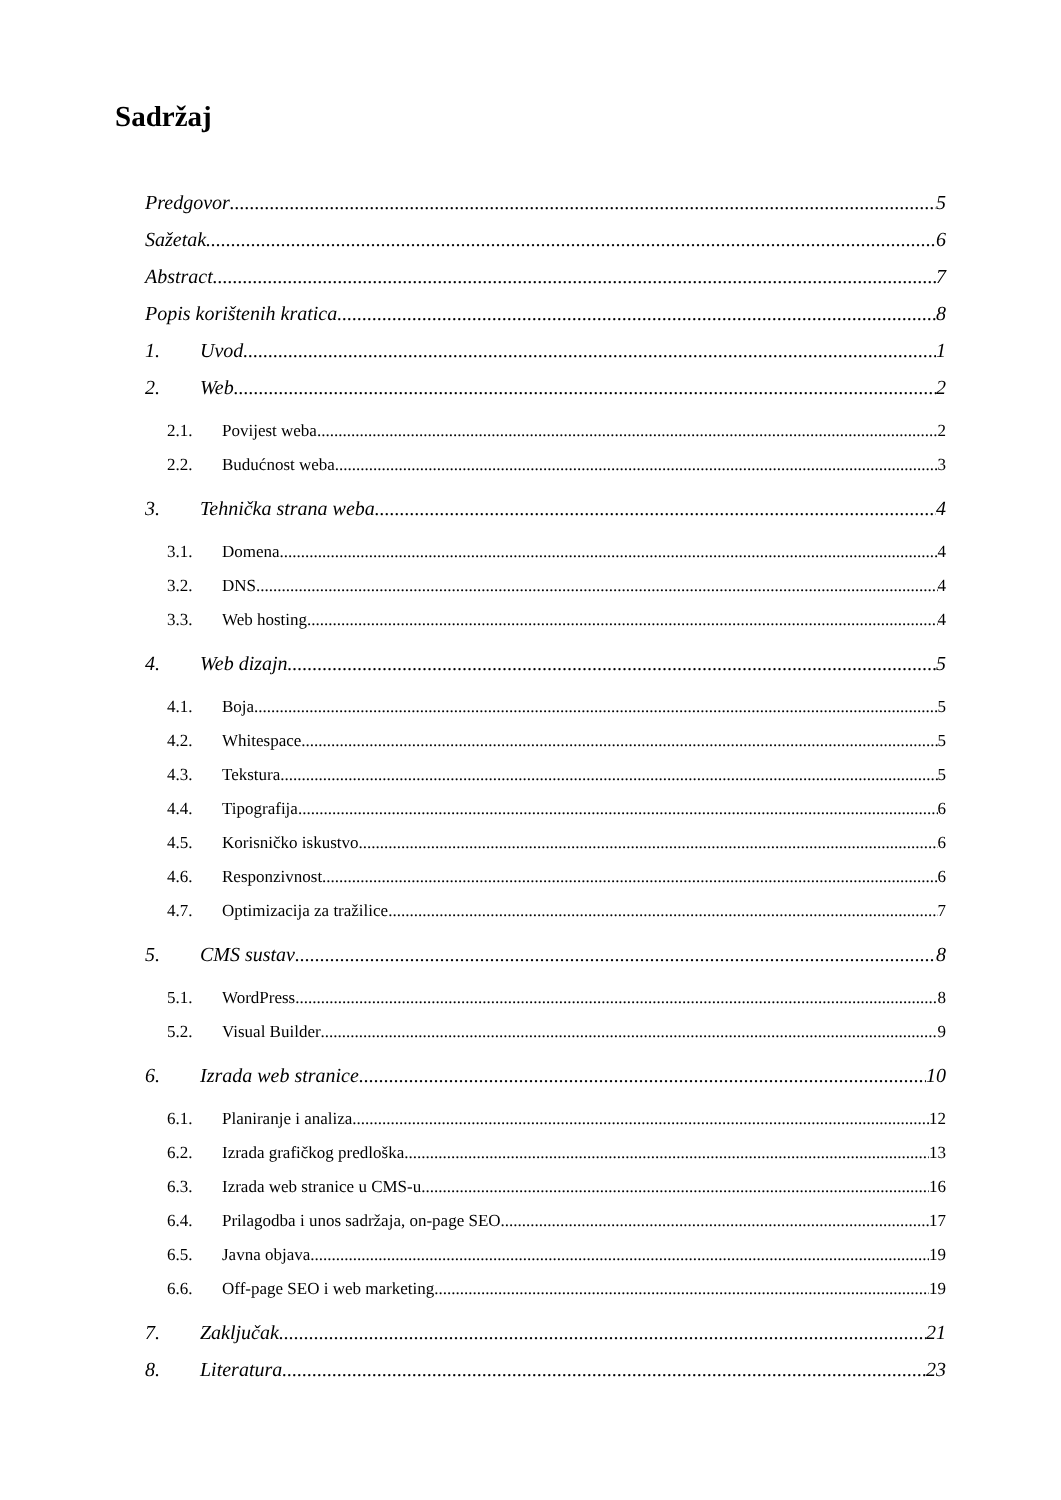Sadržaj
Predgovor 5
Sažetak 6
Abstract 7
Popis korištenih kratica 8
1. Uvod 1
2. Web 2
2.1. Povijest weba 2
2.2. Budućnost weba 3
3. Tehnička strana weba 4
3.1. Domena 4
3.2. DNS 4
3.3. Web hosting 4
4. Web dizajn 5
4.1. Boja 5
4.2. Whitespace 5
4.3. Tekstura 5
4.4. Tipografija 6
4.5. Korisničko iskustvo 6
4.6. Responzivnost 6
4.7. Optimizacija za tražilice 7
5. CMS sustav 8
5.1. WordPress 8
5.2. Visual Builder 9
6. Izrada web stranice 10
6.1. Planiranje i analiza 12
6.2. Izrada grafičkog predloška 13
6.3. Izrada web stranice u CMS-u 16
6.4. Prilagodba i unos sadržaja, on-page SEO 17
6.5. Javna objava 19
6.6. Off-page SEO i web marketing 19
7. Zaključak 21
8. Literatura 23